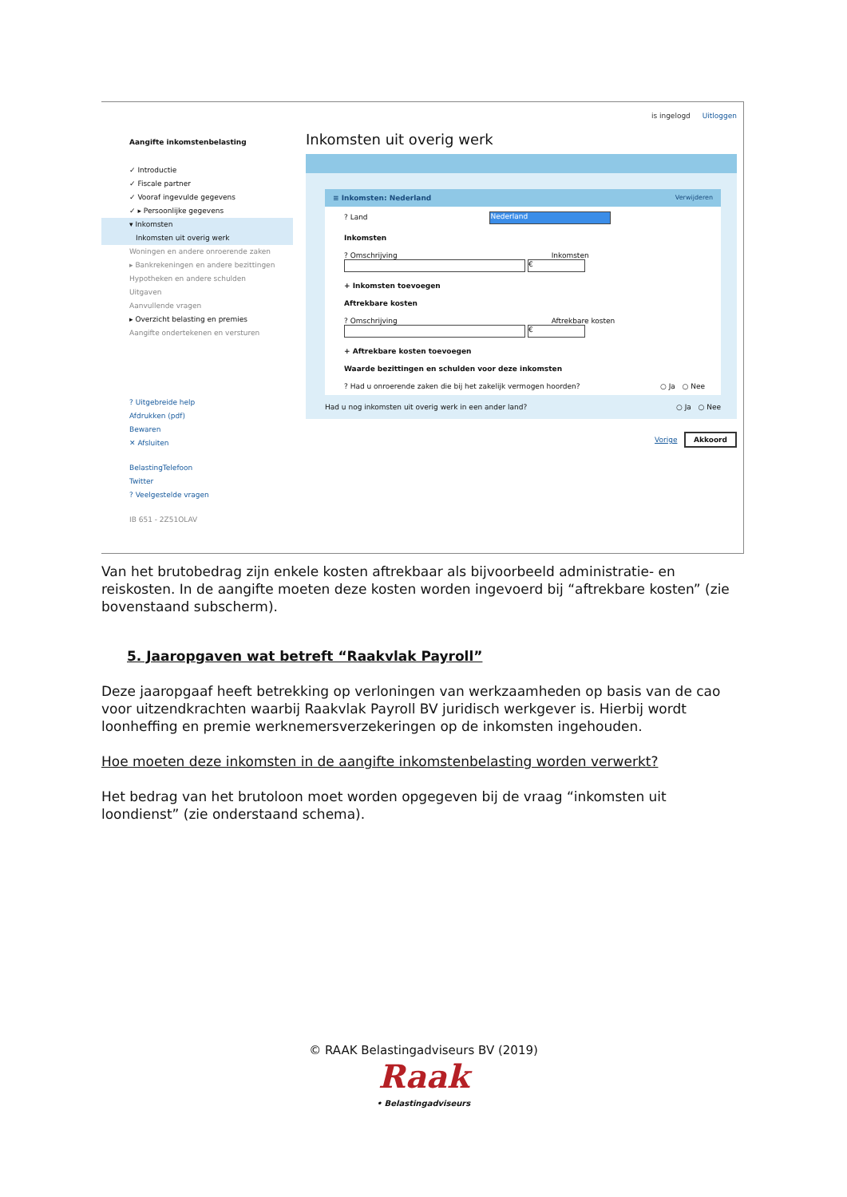is ingelogd Uitloggen
Aangifte inkomstenbelasting
✓ Introductie
✓ Fiscale partner
✓ Vooraf ingevulde gegevens
✓ ▸ Persoonlijke gegevens
▾ Inkomsten
Inkomsten uit overig werk
Woningen en andere onroerende zaken
▸ Bankrekeningen en andere bezittingen
Hypotheken en andere schulden
Uitgaven
Aanvullende vragen
▸ Overzicht belasting en premies
Aangifte ondertekenen en versturen
? Uitgebreide help
Afdrukken (pdf)
Bewaren
✕ Afsluiten
BelastingTelefoon
Twitter
? Veelgestelde vragen
IB 651 - 2Z51OLAV
Inkomsten uit overig werk
≡ Inkomsten: Nederland Verwijderen
? Land Nederland
Inkomsten
? Omschrijving Inkomsten
€
+ Inkomsten toevoegen
Aftrekbare kosten
? Omschrijving Aftrekbare kosten
€
+ Aftrekbare kosten toevoegen
Waarde bezittingen en schulden voor deze inkomsten
? Had u onroerende zaken die bij het zakelijk vermogen hoorden? ○ Ja ○ Nee
Had u nog inkomsten uit overig werk in een ander land? ○ Ja ○ Nee
Vorige Akkoord
Van het brutobedrag zijn enkele kosten aftrekbaar als bijvoorbeeld administratie- en reiskosten. In de aangifte moeten deze kosten worden ingevoerd bij “aftrekbare kosten” (zie bovenstaand subscherm).
5. Jaaropgaven wat betreft “Raakvlak Payroll”
Deze jaaropgaaf heeft betrekking op verloningen van werkzaamheden op basis van de cao voor uitzendkrachten waarbij Raakvlak Payroll BV juridisch werkgever is. Hierbij wordt loonheffing en premie werknemersverzekeringen op de inkomsten ingehouden.
Hoe moeten deze inkomsten in de aangifte inkomstenbelasting worden verwerkt?
Het bedrag van het brutoloon moet worden opgegeven bij de vraag “inkomsten uit loondienst” (zie onderstaand schema).
© RAAK Belastingadviseurs BV (2019)
Raak
• Belastingadviseurs